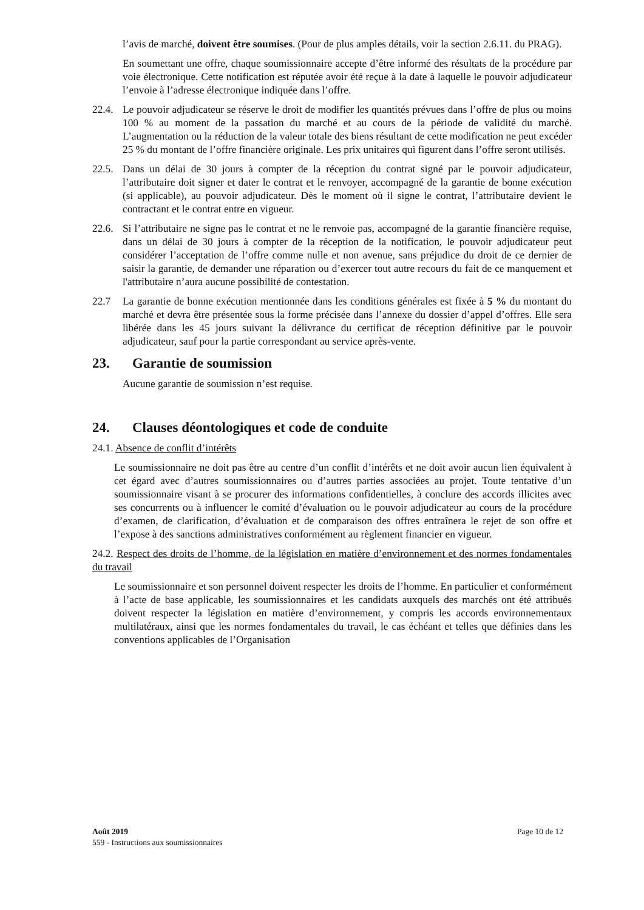l’avis de marché, doivent être soumises. (Pour de plus amples détails, voir la section 2.6.11. du PRAG).
En soumettant une offre, chaque soumissionnaire accepte d’être informé des résultats de la procédure par voie électronique. Cette notification est réputée avoir été reçue à la date à laquelle le pouvoir adjudicateur l’envoie à l’adresse électronique indiquée dans l’offre.
22.4.
Le pouvoir adjudicateur se réserve le droit de modifier les quantités prévues dans l’offre de plus ou moins 100 % au moment de la passation du marché et au cours de la période de validité du marché. L’augmentation ou la réduction de la valeur totale des biens résultant de cette modification ne peut excéder 25 % du montant de l’offre financière originale. Les prix unitaires qui figurent dans l’offre seront utilisés.
22.5.
Dans un délai de 30 jours à compter de la réception du contrat signé par le pouvoir adjudicateur, l’attributaire doit signer et dater le contrat et le renvoyer, accompagné de la garantie de bonne exécution (si applicable), au pouvoir adjudicateur. Dès le moment où il signe le contrat, l’attributaire devient le contractant et le contrat entre en vigueur.
22.6.
Si l’attributaire ne signe pas le contrat et ne le renvoie pas, accompagné de la garantie financière requise, dans un délai de 30 jours à compter de la réception de la notification, le pouvoir adjudicateur peut considérer l’acceptation de l’offre comme nulle et non avenue, sans préjudice du droit de ce dernier de saisir la garantie, de demander une réparation ou d’exercer tout autre recours du fait de ce manquement et l'attributaire n’aura aucune possibilité de contestation.
22.7 La garantie de bonne exécution mentionnée dans les conditions générales est fixée à 5 % du montant du marché et devra être présentée sous la forme précisée dans l’annexe du dossier d’appel d’offres. Elle sera libérée dans les 45 jours suivant la délivrance du certificat de réception définitive par le pouvoir adjudicateur, sauf pour la partie correspondant au service après-vente.
23. Garantie de soumission
Aucune garantie de soumission n’est requise.
24. Clauses déontologiques et code de conduite
24.1. Absence de conflit d’intérêts
Le soumissionnaire ne doit pas être au centre d’un conflit d’intérêts et ne doit avoir aucun lien équivalent à cet égard avec d’autres soumissionnaires ou d’autres parties associées au projet. Toute tentative d’un soumissionnaire visant à se procurer des informations confidentielles, à conclure des accords illicites avec ses concurrents ou à influencer le comité d’évaluation ou le pouvoir adjudicateur au cours de la procédure d’examen, de clarification, d’évaluation et de comparaison des offres entraînera le rejet de son offre et l’expose à des sanctions administratives conformément au règlement financier en vigueur.
24.2. Respect des droits de l’homme, de la législation en matière d’environnement et des normes fondamentales du travail
Le soumissionnaire et son personnel doivent respecter les droits de l’homme. En particulier et conformément à l’acte de base applicable, les soumissionnaires et les candidats auxquels des marchés ont été attribués doivent respecter la législation en matière d’environnement, y compris les accords environnementaux multilatéraux, ainsi que les normes fondamentales du travail, le cas échéant et telles que définies dans les conventions applicables de l’Organisation
Août 2019 Page 10 de 12
559 - Instructions aux soumissionnaires